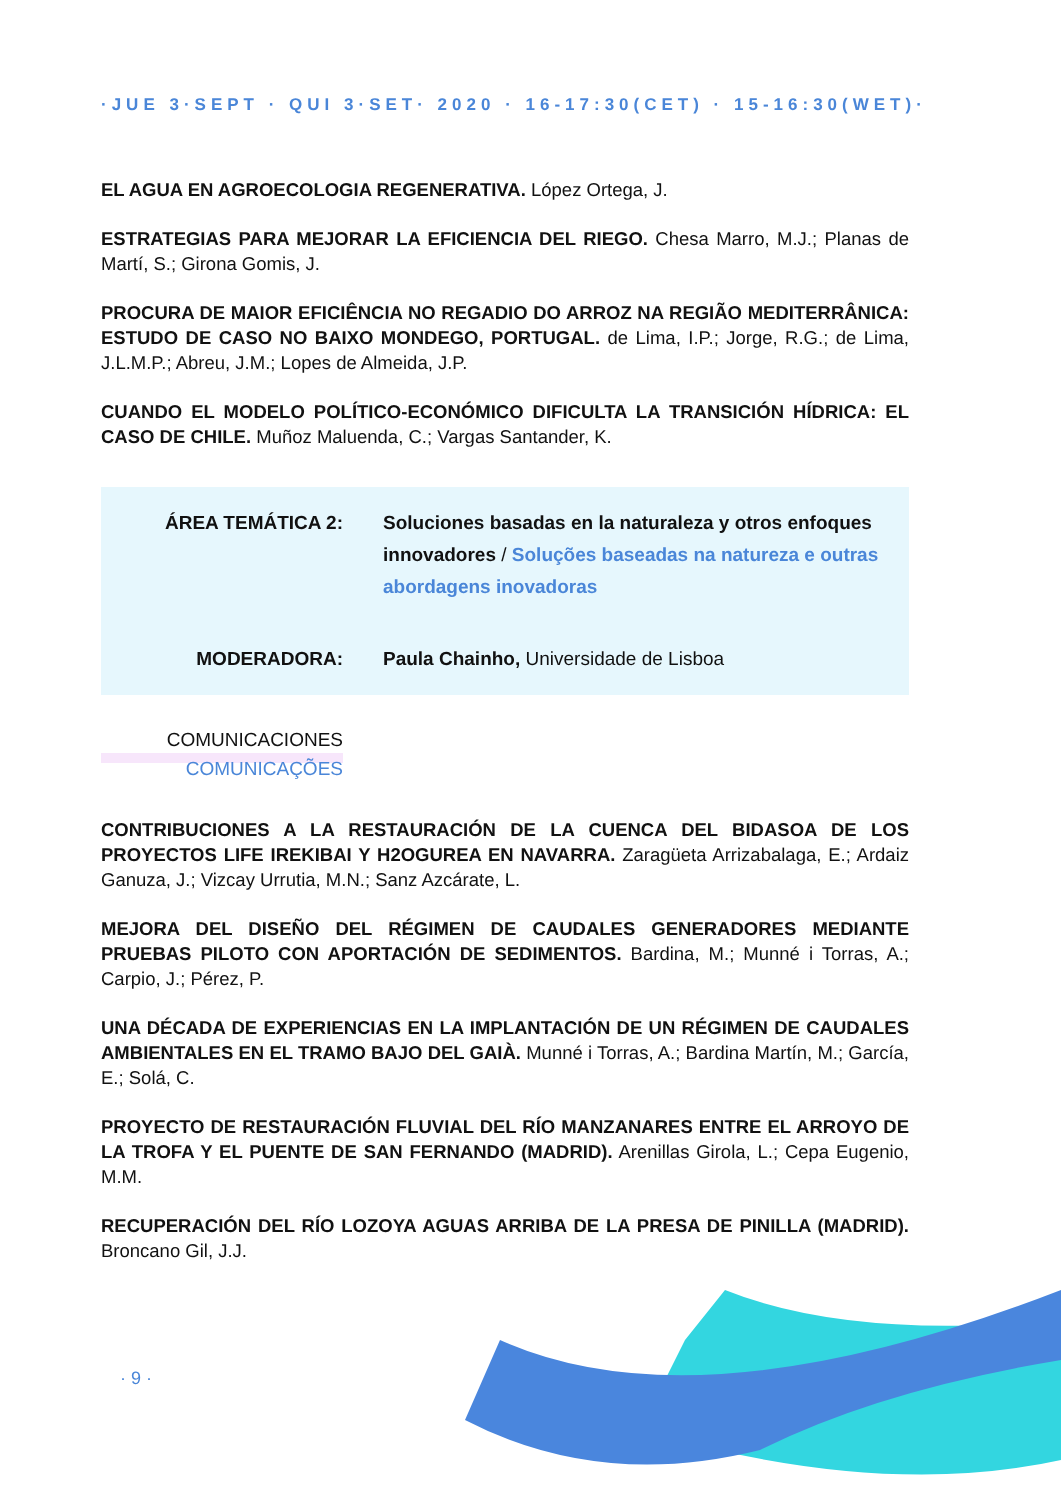·JUE 3·SEPT · QUI 3·SET· 2020 · 16-17:30(CET) · 15-16:30(WET)·
EL AGUA EN AGROECOLOGIA REGENERATIVA. López Ortega, J.
ESTRATEGIAS PARA MEJORAR LA EFICIENCIA DEL RIEGO. Chesa Marro, M.J.; Planas de Martí, S.; Girona Gomis, J.
PROCURA DE MAIOR EFICIÊNCIA NO REGADIO DO ARROZ NA REGIÃO MEDITERRÂNICA: ESTUDO DE CASO NO BAIXO MONDEGO, PORTUGAL. de Lima, I.P.; Jorge, R.G.; de Lima, J.L.M.P.; Abreu, J.M.; Lopes de Almeida, J.P.
CUANDO EL MODELO POLÍTICO-ECONÓMICO DIFICULTA LA TRANSICIÓN HÍDRICA: EL CASO DE CHILE. Muñoz Maluenda, C.; Vargas Santander, K.
ÁREA TEMÁTICA 2:
Soluciones basadas en la naturaleza y otros enfoques innovadores / Soluções baseadas na natureza e outras abordagens inovadoras
MODERADORA:
Paula Chainho, Universidade de Lisboa
COMUNICACIONES
COMUNICAÇÕES
CONTRIBUCIONES A LA RESTAURACIÓN DE LA CUENCA DEL BIDASOA DE LOS PROYECTOS LIFE IREKIBAI Y H2OGUREA EN NAVARRA. Zaragüeta Arrizabalaga, E.; Ardaiz Ganuza, J.; Vizcay Urrutia, M.N.; Sanz Azcárate, L.
MEJORA DEL DISEÑO DEL RÉGIMEN DE CAUDALES GENERADORES MEDIANTE PRUEBAS PILOTO CON APORTACIÓN DE SEDIMENTOS. Bardina, M.; Munné i Torras, A.; Carpio, J.; Pérez, P.
UNA DÉCADA DE EXPERIENCIAS EN LA IMPLANTACIÓN DE UN RÉGIMEN DE CAUDALES AMBIENTALES EN EL TRAMO BAJO DEL GAIÀ. Munné i Torras, A.; Bardina Martín, M.; García, E.; Solá, C.
PROYECTO DE RESTAURACIÓN FLUVIAL DEL RÍO MANZANARES ENTRE EL ARROYO DE LA TROFA Y EL PUENTE DE SAN FERNANDO (MADRID). Arenillas Girola, L.; Cepa Eugenio, M.M.
RECUPERACIÓN DEL RÍO LOZOYA AGUAS ARRIBA DE LA PRESA DE PINILLA (MADRID). Broncano Gil, J.J.
· 9 ·